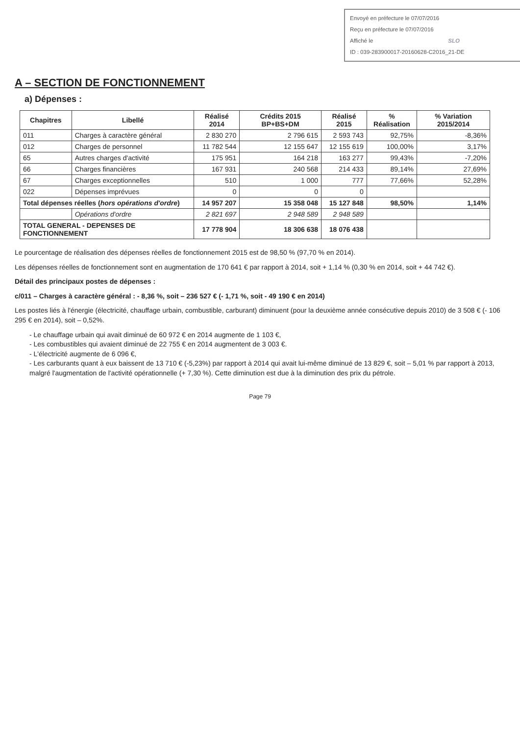Envoyé en préfecture le 07/07/2016
Reçu en préfecture le 07/07/2016
Affiché le SLO
ID : 039-283900017-20160628-C2016_21-DE
A – SECTION DE FONCTIONNEMENT
a) Dépenses :
| Chapitres | Libellé | Réalisé 2014 | Crédits 2015 BP+BS+DM | Réalisé 2015 | % Réalisation | % Variation 2015/2014 |
| --- | --- | --- | --- | --- | --- | --- |
| 011 | Charges à caractère général | 2 830 270 | 2 796 615 | 2 593 743 | 92,75% | -8,36% |
| 012 | Charges de personnel | 11 782 544 | 12 155 647 | 12 155 619 | 100,00% | 3,17% |
| 65 | Autres charges d'activité | 175 951 | 164 218 | 163 277 | 99,43% | -7,20% |
| 66 | Charges financières | 167 931 | 240 568 | 214 433 | 89,14% | 27,69% |
| 67 | Charges exceptionnelles | 510 | 1 000 | 777 | 77,66% | 52,28% |
| 022 | Dépenses imprévues | 0 | 0 | 0 | | |
| Total dépenses réelles ( hors opérations d'ordre ) | | 14 957 207 | 15 358 048 | 15 127 848 | 98,50% | 1,14% |
| | Opérations d'ordre | 2 821 697 | 2 948 589 | 2 948 589 | | |
| TOTAL GENERAL - DEPENSES DE FONCTIONNEMENT | | 17 778 904 | 18 306 638 | 18 076 438 | | |
Le pourcentage de réalisation des dépenses réelles de fonctionnement 2015 est de 98,50 % (97,70 % en 2014).
Les dépenses réelles de fonctionnement sont en augmentation de 170 641 € par rapport à 2014, soit + 1,14 % (0,30 % en 2014, soit + 44 742 €).
Détail des principaux postes de dépenses :
c/011 – Charges à caractère général : - 8,36 %, soit – 236 527 € (- 1,71 %, soit - 49 190 € en 2014)
Les postes liés à l'énergie (électricité, chauffage urbain, combustible, carburant) diminuent (pour la deuxième année consécutive depuis 2010) de 3 508 € (- 106 295 € en 2014), soit – 0,52%.
- Le chauffage urbain qui avait diminué de 60 972 € en 2014 augmente de 1 103 €,
- Les combustibles qui avaient diminué de 22 755 € en 2014 augmentent de 3 003 €.
- L'électricité augmente de 6 096 €,
- Les carburants quant à eux baissent de 13 710 € (-5,23%) par rapport à 2014 qui avait lui-même diminué de 13 829 €, soit – 5,01 % par rapport à 2013, malgré l'augmentation de l'activité opérationnelle (+ 7,30 %). Cette diminution est due à la diminution des prix du pétrole.
Page 79